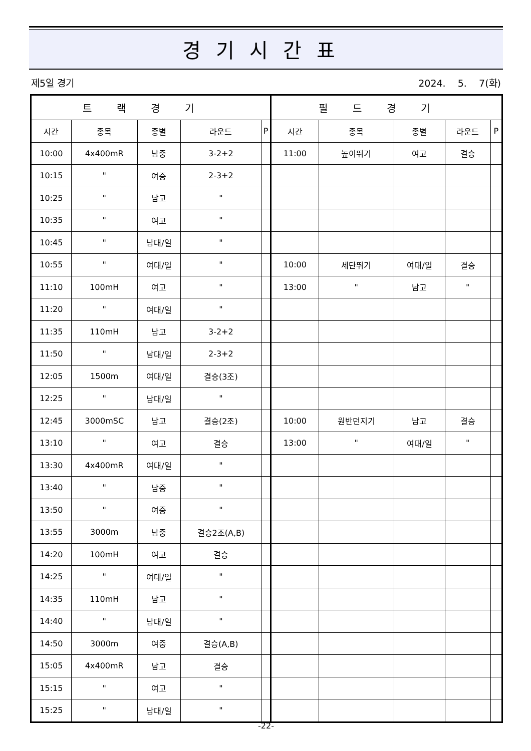경기시간표
제5일 경기 2024. 5. 7(화)
| 트랙경기 | | | | | 필드경기 | | | | |
| --- | --- | --- | --- | --- | --- | --- | --- | --- | --- |
| 시간 | 종목 | 종별 | 라운드 | P | 시간 | 종목 | 종별 | 라운드 | P |
| 10:00 | 4x400mR | 남중 | 3-2+2 | | 11:00 | 높이뛰기 | 여고 | 결승 | |
| 10:15 | " | 여중 | 2-3+2 | | | | | | |
| 10:25 | " | 남고 | " | | | | | | |
| 10:35 | " | 여고 | " | | | | | | |
| 10:45 | " | 남대/일 | " | | | | | | |
| 10:55 | " | 여대/일 | " | | 10:00 | 세단뛰기 | 여대/일 | 결승 | |
| 11:10 | 100mH | 여고 | " | | 13:00 | " | 남고 | " | |
| 11:20 | " | 여대/일 | " | | | | | | |
| 11:35 | 110mH | 남고 | 3-2+2 | | | | | | |
| 11:50 | " | 남대/일 | 2-3+2 | | | | | | |
| 12:05 | 1500m | 여대/일 | 결승(3조) | | | | | | |
| 12:25 | " | 남대/일 | " | | | | | | |
| 12:45 | 3000mSC | 남고 | 결승(2조) | | 10:00 | 원반던지기 | 남고 | 결승 | |
| 13:10 | " | 여고 | 결승 | | 13:00 | " | 여대/일 | " | |
| 13:30 | 4x400mR | 여대/일 | " | | | | | | |
| 13:40 | " | 남중 | " | | | | | | |
| 13:50 | " | 여중 | " | | | | | | |
| 13:55 | 3000m | 남중 | 결승2조(A,B) | | | | | | |
| 14:20 | 100mH | 여고 | 결승 | | | | | | |
| 14:25 | " | 여대/일 | " | | | | | | |
| 14:35 | 110mH | 남고 | " | | | | | | |
| 14:40 | " | 남대/일 | " | | | | | | |
| 14:50 | 3000m | 여중 | 결승(A,B) | | | | | | |
| 15:05 | 4x400mR | 남고 | 결승 | | | | | | |
| 15:15 | " | 여고 | " | | | | | | |
| 15:25 | " | 남대/일 | " | | | | | | |
-22-